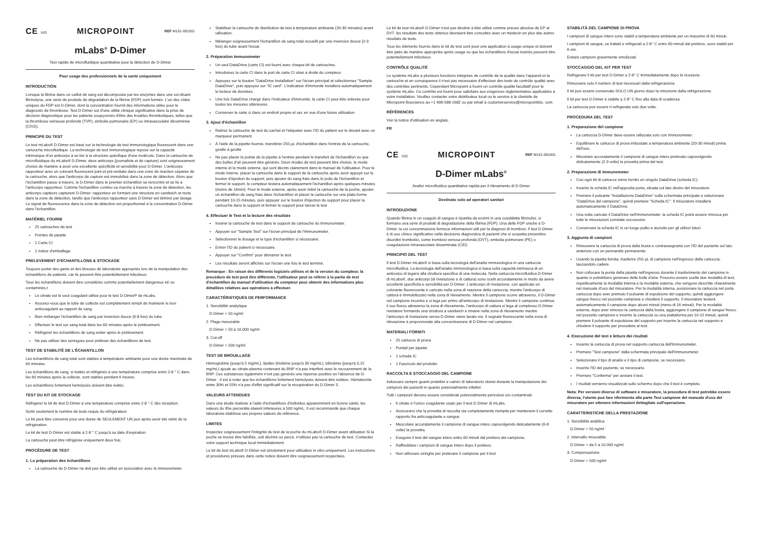CE IVD MICROPOINT REF M101-091001
mLabs<sup>®</sup> D-Dimer
Test rapide de microfluidique quantitative pour la détection de D-Dimer
Pour usage des professionnels de la santé uniquement
INTRODUCTION
Lorsque la fibrine dans un caillot de sang est décomposée par les enzymes dans une soi-disant fibrinolyse, une série de produits de dégradation de la fibrine (FDP) sont formés. L'un des côtés uniques du FDP est D-Dimer, dont la concentration fournit des informations utiles pour le diagnostic de thrombose. Test D-Dimer est d'une utilité clinique significative dans la prise de décision diagnostique pour les patients soupçonnés d'être des troubles thrombotiques, telles que la thrombose veineuse profonde (TVP), embolie pulmonaire (EP) ou intravasculaire disséminée (CIVD).
PRINCIPE DU TEST
Le test mLabs® D-Dimer est basé sur la technologie de test immunologique fluorescent dans une cartouche microfluidique. La technologie de test immunologique repose sur la capacité intrinsèque d'un anticorps à se lier à la structure spécifique d'une molécule. Dans la cartouche de microfluidique du mLabs® D-Dimer, deux anticorps (journaliste et de capture) sont soigneusement choisis de manière à avoir une excellente spécificité et sensibilité pour D-Dimer. L'anticorps rapporteur avec un colorant fluorescent joint et pré-enduite dans une zone de réaction séparée de la cartouche, alors que l'anticorps de capture est immobilisé dans la zone de détection. Alors que l'échantillon passe à travers, le D-Dimer dans le premier échantillon se rencontre et se lie à l'anticorps rapporteur. Comme l'échantillon continu sa marche à travers la zone de détection, les anticorps capteurs capturent D-Dimer- rapporteur en formant une structure en sandwich et reste dans la zone de détection, tandis que l'anticorps rapporteur sans D-Dimer est éliminé par lavage. Le signal de fluorescence dans la zone de détection est proportionnel à la concentration D-Dimer dans l'échantillon.
MATÉRIEL FOURNI
25 cartouches de test
Pointes de pipette
1 Carte CI
1 notice d'emballage
PRELEVEMENT D'ECHANTILLONS & STOCKAGE
Toujours porter des gants et des blouses de laboratoire appropriés lors de la manipulation des échantillons de patients, car ils peuvent être potentiellement infectieux.
Tous les échantillons doivent être considérés comme potentiellement dangereux et/ ou contaminés.t
Le citrate est le seul coagulant utilisé pour le test D-DimerP de mLabs.
Assurez-vous que le tube de collecte est complètement rempli de maintenir le bon anticoagulant au rapport de sang.
Bien mélanger l'échantillon de sang par inversion douce (6-8 fois) du tube.
Effectuer le test sur sang total dans les 60 minutes après le prélèvement.
Réfrigérer les échantillons de sang entier après le prélèvement.
Ne pas utiliser des seringues pour prélever des échantillons de test.
TEST DE STABILITÉ DE L'ÉCHANTILLON
Les échantillons de sang total sont stables à température ambiante pour une durée maximale de 60 minutes.
Les échantillons de sang, si traités et réfrigérés à une température comprise entre 2-8 ° C dans les 60 minutes après la collecte, sont stables pendant 6 heures.
Les échantillons fortement hémolysés doivent être évités.
TEST DU KIT DE STOCKAGE
Réfrigérer le kit de test D-Dimer à une température comprise entre 2-8 ° C dès réception.
Sortir seulement le nombre de tests requis du réfrigérateur.
Le kit peut être conservé pour une durée de SEULEMENT UN jour après avoir été retiré de la réfrigération.
Le kit de test D-Dimer est stable à 2-8 ° C jusqu'à sa date d'expiration.
La cartouche peut être réfrigérée uniquement deux fois.
PROCÉDURE DE TEST
1. La préparation des échantillons
La cartouche du D-Dimer ne doit pas être utilisé en association avec le immunometer.
Stabiliser la cartouche de distribution de test à température ambiante (20-30 minutes) avant utilisation.
Mélanger soigneusement l'échantillon de sang total recueilli par une inversion douce (2-3 fois) du tube avant l'essai.
2. Préparation Immunometer
Un seul DataDrive (carte CI) est fourni avec chaque kit de cartouches.
Introduisez la carte CI dans le port de carte CI situé à droite du compteur.
Appuyez sur le bouton "DataDrive Installation" sur l'écran principal et sélectionnez "Sample DataDrive", puis appuyez sur "IC card". L'indicateur d'immunité installera automatiquement le lecteur de données.
Une fois DataDrive chargé dans l'indicateur d'immunité, la carte CI peut être enlevée pour toutes les mesures ultérieures.
Conserver la carte ci dans un endroit propre et sec en vue d'une future utilisation.
3. Ajout d'échantillon
Retirez la cartouche de test du sachet et l'étiqueter avec l'ID du patient sur le devant avec un marqueur permanent.
À l'aide de la pipette fournie, transférer 250 µL d'échantillon dans l'entrée de la cartouche, goutte à goutte
Ne pas placer la pointe de la pipette à l'entrée pendant le transfert de l'échantillon vu que des bulles d'air peuvent être générés. Deux modes de test peuvent être choisis, le mode interne et le mode externe, qui sont décrits clairement dans le manuel de l'utilisateur. Pour le mode interne, placer la cartouche dans le support de la cartouche après avoir appuyé sur le bouton d'éjection du support, puis ajouter du sang frais dans le puits de l'échantillon et fermer le support, le compteur testera automatiquement l'échantillon après quelques minutes (moins de 16min). Pour le mode externe, après avoir retiré la cartouche de la poche, ajouter un échantillon de sang frais dans l'échantillon et placer la cartouche sur une plate-forme pendant 10-15 minutes, puis appuyer sur le bouton d'éjection du support pour placer la cartouche dans le support et fermer le support pour lancer le test
4. Effectuer le Test et la lecture des résultats
Insérer la cartouche de test dans le support de cartouche du Immunometer.
Appuyer sur "Sample Test" sur l'écran principal de l'Immunometer.
Sélectionner le dosage et le type d'échantillon si nécessaire.
Entrer l'ID du patient si nécessaire.
Appuyer sur "Confirm" pour démarrer le test.
Les résultats seront affichés sur l'écran une fois le test terminé.
Remarque : En raison des différents logiciels utilisés et de la version du compteur, la procédure de test peut être différente, l'utilisateur peut se référer à la partie de test d'échantillon du manuel d'utilisation du compteur pour obtenir des informations plus détaillées relatives aux opérations à effectuer.
CARACTÉRISTIQUES DE PERFORMANCE
1. Sensibilité analytique
D-Dimer = 50 ng/ml
2. Plage mesurable
D-Dimer = 50 à 10,000 ng/ml
3. Cut-off
D-Dimer = 500 ng/ml
TEST DE BROUILLAGE
Hémoglobine (jusqu'à 5 mg/mL), lipides (trioléine jusqu'à 30 mg/mL), bilirubine (jusqu'à 0,15 mg/mL) ajouté au citrate-plasma contenant du BNP n'a pas interféré avec le recouvrement de la BNP. Ces substances également n'ont pas générés une réponse positive en l'absence de D-Dimer . Il est à noter que les échantillons fortement hémolysés doivent être évitées. Hématocrite entre 30% et 55% n'a pas d'effet significatif sur la récupération du D-Dimer 3 .
VALEURS ATTENDUES
Dans une étude réalisée à l'aide d'échantillons d'individus apparemment en bonne santé, les valeurs du 95e percentile étaient inférieures à 500 ng/mL. Il est recommandé que chaque laboratoire établisse ses propres valeurs de référence.
LIMITES
Inspectez soigneusement l'intégrité du test de la poche du mLabs® D-Dimer avant utilisation Si la poche se trouve être falsifiés, soit déchiré ou percé, n'utilisez pas la cartouche de test. Contactez votre support technique local immédiatement.
Le kit de test mLabs® D-Dimer est strictement pour utilisation in vitro uniquement. Les instructions et procédures prévues dans cette notice doivent être soigneusement respectées.
Le kit de test mLabs® D-Dimer n'est pas destiné à être utilisé comme preuve absolue de EP et DVT. les résultats des tests obtenus devraient être consultés avec un médecin en plus des autres résultats de tests.
Tous les éléments fournis dans le kit de test sont pour une application à usage unique et doivent être jetés de manière appropriée après usage vu que les échantillons d'essai insérés peuvent être potentiellement infectieux.
CONTRÔLE QUALITÉ
Le système mLabs a plusieurs fonctions intégrées de contrôle de la qualité dans l'appareil et la cartouche et en conséquence il n'est pas nécessaire d'effectuer des tests de contrôle qualité avec des contrôles pertinents. Cependant Micropoint a fourni un contrôle qualité facultatif pour le système mLabs. Ce contrôle est fourni pour satisfaire aux exigences réglementaires applicables à votre installation. Veuillez contacter votre distributeur local ou le service à la clientèle de Micropoint Bioscience au +1 408-588-1682 ou par email à customerservice@micropointbio. com.
RÉFÉRENCES
Voir la notice d'utilisation en anglais.
FR
CE IVD MICROPOINT REF M101-091001
D-Dimer mLabs<sup>®</sup>
Analisi microfluidica quantitativa rapida per il rilevamento di D-Dimer
Destinato solo ad operatori sanitari
INTRODUZIONE
Quando fibrina in un coagulo di sangue è ripartita da enzimi in una cosiddetta fibrinolisi, si formano una serie di prodotti di degradazione della fibrina (FDP). Una delle FDP uniche è D-Dimer, la cui concentrazione fornisce informazioni utili per la diagnosi di trombosi. Il test D-Dimer è di uso clinico significativo nella decisione diagnostica di pazienti che si sospetta presentino disordini trombotici, come trombosi venosa profonda (DVT), embolia polmonare (PE) o coagulazione intravascolare disseminata (CID).
PRINCIPIO DEL TEST
Il test D-Dimer mLabs® si basa sulla tecnologia dell'analisi immunologica in una cartuccia microfluidica. La tecnologia dell'analisi immunologica si basa sulla capacità intrinseca di un anticorpo di legarsi alla struttura specifica di una molecola. Nella cartuccia microfluidica D-Dimer di mLabs®, due anticorpi (di rivelazione e di cattura) sono scelti accuratamente in modo da avere eccellenti specificità e sensibilità per D-Dimer. L'anticorpo di rivelazione, con applicato un colorante fluorescente è caricato nella zona di reazione della cartuccia, mentre l'anticorpo di cattura è immobilizzato nella zona di rilevamento. Mentre il campione scorre attraverso, il D-Dimer nel campione incontra e si lega per primo all'anticorpo di rivelazione. Mentre il campione continua il suo flusso attraverso la zona di rilevamento, l'anticorpo di cattura si lega al complesso D-Dimer rivelatore formando una struttura a sandwich e rimane nella zona di rilevamento mentre l'anticorpo di rivelazione senza D-Dimer viene lavato via. Il segnale fluorescente nella zona di rilevazione è proporzionale alla concentrazione di D-Dimer nel campione.
MATERIALI FORNITI
25 cartucce di prova
Puntali per pipette
1 scheda IC
1 Fascicolo del prodotto
RACCOLTA E STOCCAGGIO DEL CAMPIONE
Indossare sempre guanti protettivi e camici di laboratorio idonei durante la manipolazione dei campioni dei pazienti in quanto potenzialmente infettivi.
Tutti i campioni devono essere considerati potenzialmente pericolosi e/o contaminati.
Il citrato è l'unico coagulante usato per il test D-Dimer di mLabs.
Assicurarsi che la provetta di raccolta sia completamente riempita per mantenere il corretto rapporto fra anticoagulante e sangue
Mescolare accuratamente il campione di sangue intero capovolgendo delicatamente (6-8 volte) la provetta.
Eseguire il test del sangue intero entro 60 minuti dal prelievo del campione.
Raffreddare i campioni di sangue intero dopo il prelievo.
Non utilizzare siringhe per prelevare il campione per il test
STABILITÀ DEL CAMPIONE DI PROVA
I campioni di sangue intero sono stabili a temperatura ambiente per un massimo di 60 minuti.
I campioni di sangue, se trattati e refrigerati a 2-8° C entro 60 minuti dal prelievo, sono stabili per 6 ore.
Evitare campioni gravemente emolizzati.
STOCCAGGIO DEL KIT PER TEST
Refrigerare il kit per test D-Dimer a 2-8° C immediatamente dopo la ricezione.
Rimuovere solo il numero di test necessari dalla refrigerazione.
Il kit può essere conservato SOLO UN giorno dopo la rimozione dalla refrigerazione.
Il kit per test D-Dimer è stabile a 2-8° C fino alla data di scadenza.
La cartuccia può essere ri-refrigerata solo due volte.
PROCEDURA DEL TEST
1. Preparazione del campione
La cartuccia D-Dimer deve essere utilizzata solo con Immunometer.
Equilibrare le cartucce di prova imbustate a temperatura ambiente (20-30 minuti) prima dell'uso.
Miscelare accuratamente il campione di sangue intero prelevato capovolgendo delicatamente (2-3 volte) la provetta prima del test.
2. Preparazione di Immunometer
Con ogni kit di cartucce viene fornito un singolo DataDrive (scheda IC).
Inserire la scheda IC nell'apposita porta, situata sul lato destro del misuratore.
Premere il pulsante "Installazione DataDrive" sulla schermata principale e selezionare "DataDrive del campione", quindi premere "Scheda IC". Il misuratore installerà automaticamente il DataDrive.
Una volta caricato il DataDrive nell'Immunometer, la scheda IC potrà essere rimossa per tutte le misurazioni correlate successive.
Conservare la scheda IC in un luogo pulito e asciutto per gli utilizzi futuri.
3. Aggiunta di campioni
Rimuovere la cartuccia di prova dalla busta e contrassegnarla con l'ID del paziente sul lato anteriore con un pennarello permanente.
Usando la pipetta fornita, trasferire 250 µL di campione nell'ingresso della cartuccia, lasciandolo cadere.
Non collocare la punta della pipetta nell'ingresso durante il trasferimento del campione in quanto si potrebbero generare delle bolle d'aria. Possono essere scelte due modalità di test, rispettivamente la modalità interna e la modalità esterna, che vengono descritte chiaramente nel manuale d'uso del misuratore. Per la modalità interna, posizionare la cartuccia nel porta cartuccia dopo aver premuto il pulsante di espulsione del supporto, quindi aggiungere sangue fresco nel pozzetto campione e chiudere il supporto, il misuratore testerà automaticamente il campione dopo alcuni minuti (meno di 16 minuti). Per la modalità esterna, dopo aver rimosso la cartuccia dalla busta, aggiungere il campione di sangue fresco nel pozzetto campione e inserire la cartuccia su una piattaforma per 10-15 minuti, quindi premere il pulsante di espulsione del supporto per inserire la cartuccia nel supporto e chiudere il supporto per procedere al test.
4. Esecuzione del test e lettura dei risultati
Inserire la cartuccia di prova nel supporto cartuccia dell'Immunometer.
Premere "Test campione" dalla schermata principale dell'Immunometer.
Selezionare il tipo di analisi e il tipo di campione, se necessario.
Inserire l'ID del paziente, se necessario.
Premere "Conferma" per avviare il test.
I risultati verranno visualizzati sullo schermo dopo che il test è completo.
Nota: Per versioni diverse di software e misuratore, la procedura di test potrebbe essere diversa, l'utente può fare riferimento alla parte Test campione del manuale d'uso del misuratore per ottenere informazioni dettagliate sull'operazione.
CARATTERISTICHE DELLA PRESTAZIONE
1. Sensibilità analitica
D-Dimer = 50 ng/ml
2. Intervallo misurabile
D-Dimer = da 5 a 10.000 ng/ml
3. Compensazione
D-Dimer = 500 ng/ml